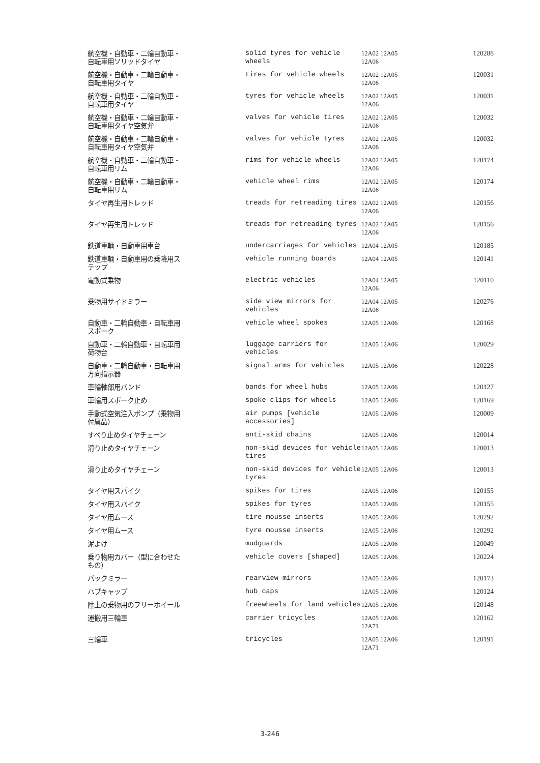| 航空機・自動車・二輪自動車・ 自転車用ソリッドタイヤ | solid tyres for vehicle wheels | 12A02 12A05 12A06 | 120288 |
| 航空機・自動車・二輪自動車・ 自転車用タイヤ | tires for vehicle wheels | 12A02 12A05 12A06 | 120031 |
| 航空機・自動車・二輪自動車・ 自転車用タイヤ | tyres for vehicle wheels | 12A02 12A05 12A06 | 120031 |
| 航空機・自動車・二輪自動車・ 自転車用タイヤ空気弁 | valves for vehicle tires | 12A02 12A05 12A06 | 120032 |
| 航空機・自動車・二輪自動車・ 自転車用タイヤ空気弁 | valves for vehicle tyres | 12A02 12A05 12A06 | 120032 |
| 航空機・自動車・二輪自動車・ 自転車用リム | rims for vehicle wheels | 12A02 12A05 12A06 | 120174 |
| 航空機・自動車・二輪自動車・ 自転車用リム | vehicle wheel rims | 12A02 12A05 12A06 | 120174 |
| タイヤ再生用トレッド | treads for retreading tires | 12A02 12A05 12A06 | 120156 |
| タイヤ再生用トレッド | treads for retreading tyres | 12A02 12A05 12A06 | 120156 |
| 鉄道車輌・自動車用車台 | undercarriages for vehicles | 12A04 12A05 | 120185 |
| 鉄道車輌・自動車用の乗降用ス テップ | vehicle running boards | 12A04 12A05 | 120141 |
| 電動式乗物 | electric vehicles | 12A04 12A05 12A06 | 120110 |
| 乗物用サイドミラー | side view mirrors for vehicles | 12A04 12A05 12A06 | 120276 |
| 自動車・二輪自動車・自転車用 スポーク | vehicle wheel spokes | 12A05 12A06 | 120168 |
| 自動車・二輪自動車・自転車用 荷物台 | luggage carriers for vehicles | 12A05 12A06 | 120029 |
| 自動車・二輪自動車・自転車用 方向指示器 | signal arms for vehicles | 12A05 12A06 | 120228 |
| 車輪軸部用バンド | bands for wheel hubs | 12A05 12A06 | 120127 |
| 車輪用スポーク止め | spoke clips for wheels | 12A05 12A06 | 120169 |
| 手動式空気注入ポンプ（乗物用 付属品） | air pumps [vehicle accessories] | 12A05 12A06 | 120009 |
| すべり止めタイヤチェーン | anti-skid chains | 12A05 12A06 | 120014 |
| 滑り止めタイヤチェーン | non-skid devices for vehicle tires | 12A05 12A06 | 120013 |
| 滑り止めタイヤチェーン | non-skid devices for vehicle tyres | 12A05 12A06 | 120013 |
| タイヤ用スパイク | spikes for tires | 12A05 12A06 | 120155 |
| タイヤ用スパイク | spikes for tyres | 12A05 12A06 | 120155 |
| タイヤ用ムース | tire mousse inserts | 12A05 12A06 | 120292 |
| タイヤ用ムース | tyre mousse inserts | 12A05 12A06 | 120292 |
| 泥よけ | mudguards | 12A05 12A06 | 120049 |
| 乗り物用カバー（型に合わせた もの） | vehicle covers [shaped] | 12A05 12A06 | 120224 |
| バックミラー | rearview mirrors | 12A05 12A06 | 120173 |
| ハブキャップ | hub caps | 12A05 12A06 | 120124 |
| 陸上の乗物用のフリーホイール | freewheels for land vehicles | 12A05 12A06 | 120148 |
| 運搬用三輪車 | carrier tricycles | 12A05 12A06 12A71 | 120162 |
| 三輪車 | tricycles | 12A05 12A06 12A71 | 120191 |
3-246